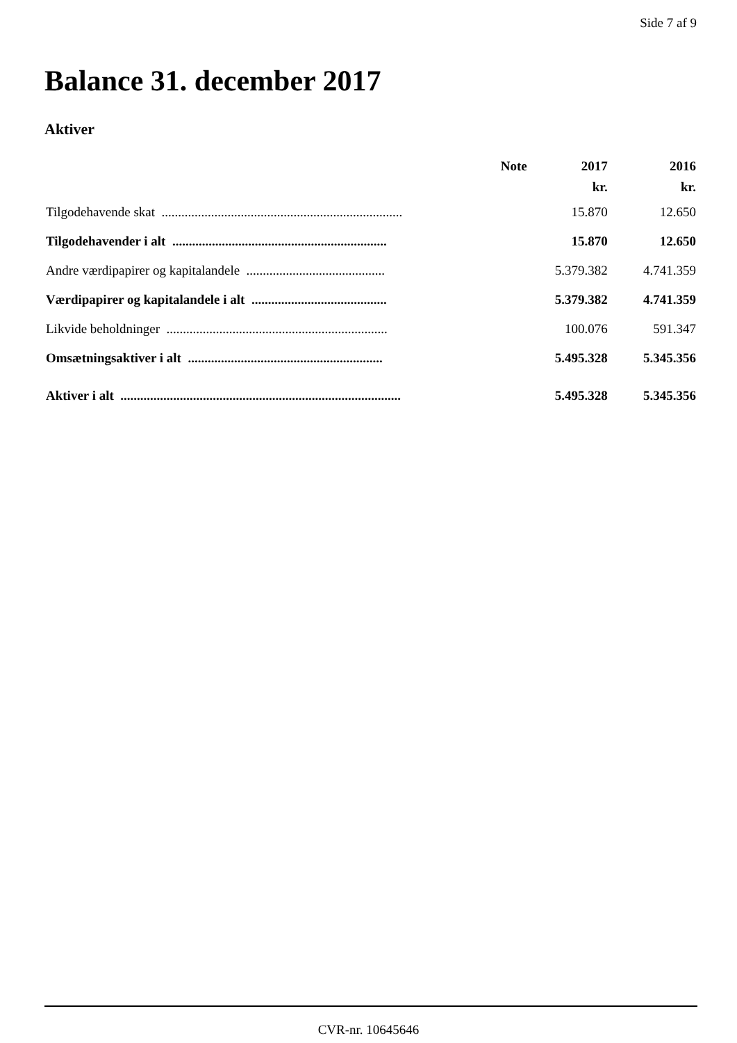Side 7 af 9
Balance 31. december 2017
Aktiver
| | Note | 2017 | 2016 |
| --- | --- | --- | --- |
| | | kr. | kr. |
| Tilgodehavende skat ......................................................................... | | 15.870 | 12.650 |
| Tilgodehavender i alt ................................................................. | | 15.870 | 12.650 |
| Andre værdipapirer og kapitalandele .......................................... | | 5.379.382 | 4.741.359 |
| Værdipapirer og kapitalandele i alt ......................................... | | 5.379.382 | 4.741.359 |
| Likvide beholdninger ................................................................... | | 100.076 | 591.347 |
| Omsætningsaktiver i alt ........................................................... | | 5.495.328 | 5.345.356 |
| Aktiver i alt ..................................................................................... | | 5.495.328 | 5.345.356 |
CVR-nr. 10645646